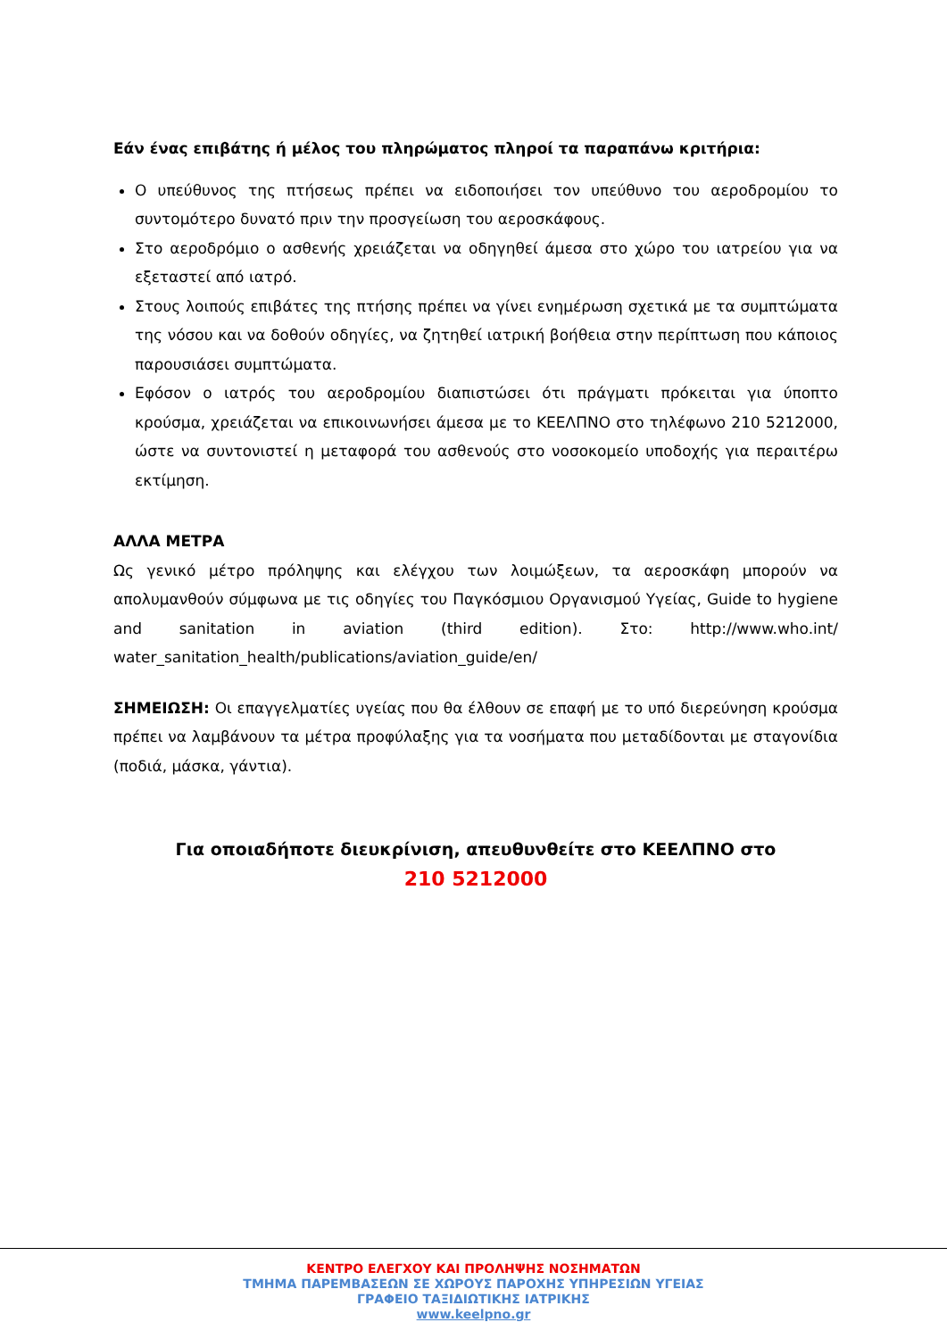Εάν ένας επιβάτης ή μέλος του πληρώματος πληροί τα παραπάνω κριτήρια:
Ο υπεύθυνος της πτήσεως πρέπει να ειδοποιήσει τον υπεύθυνο του αεροδρομίου το συντομότερο δυνατό πριν την προσγείωση του αεροσκάφους.
Στο αεροδρόμιο ο ασθενής χρειάζεται να οδηγηθεί άμεσα στο χώρο του ιατρείου για να εξεταστεί από ιατρό.
Στους λοιπούς επιβάτες της πτήσης πρέπει να γίνει ενημέρωση σχετικά με τα συμπτώματα της νόσου και να δοθούν οδηγίες, να ζητηθεί ιατρική βοήθεια στην περίπτωση που κάποιος παρουσιάσει συμπτώματα.
Εφόσον ο ιατρός του αεροδρομίου διαπιστώσει ότι πράγματι πρόκειται για ύποπτο κρούσμα, χρειάζεται να επικοινωνήσει άμεσα με το ΚΕΕΛΠΝΟ στο τηλέφωνο 210 5212000, ώστε να συντονιστεί η μεταφορά του ασθενούς στο νοσοκομείο υποδοχής για περαιτέρω εκτίμηση.
ΑΛΛΑ ΜΕΤΡΑ
Ως γενικό μέτρο πρόληψης και ελέγχου των λοιμώξεων, τα αεροσκάφη μπορούν να απολυμανθούν σύμφωνα με τις οδηγίες του Παγκόσμιου Οργανισμού Υγείας, Guide to hygiene and sanitation in aviation (third edition). Στο: http://www.who.int/ water_sanitation_health/publications/aviation_guide/en/
ΣΗΜΕΙΩΣΗ: Οι επαγγελματίες υγείας που θα έλθουν σε επαφή με το υπό διερεύνηση κρούσμα πρέπει να λαμβάνουν τα μέτρα προφύλαξης για τα νοσήματα που μεταδίδονται με σταγονίδια (ποδιά, μάσκα, γάντια).
Για οποιαδήποτε διευκρίνιση, απευθυνθείτε στο ΚΕΕΛΠΝΟ στο
210 5212000
ΚΕΝΤΡΟ ΕΛΕΓΧΟΥ ΚΑΙ ΠΡΟΛΗΨΗΣ ΝΟΣΗΜΑΤΩΝ
ΤΜΗΜΑ ΠΑΡΕΜΒΑΣΕΩΝ ΣΕ ΧΩΡΟΥΣ ΠΑΡΟΧΗΣ ΥΠΗΡΕΣΙΩΝ ΥΓΕΙΑΣ
ΓΡΑΦΕΙΟ ΤΑΞΙΔΙΩΤΙΚΗΣ ΙΑΤΡΙΚΗΣ
www.keelpno.gr